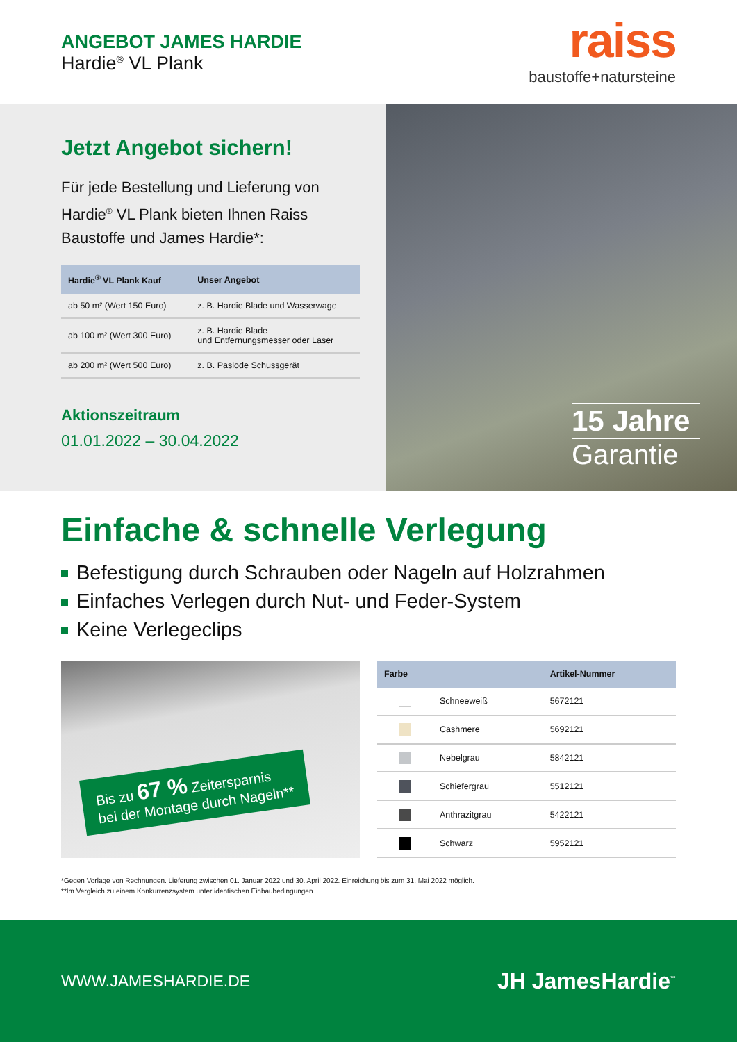ANGEBOT JAMES HARDIE
Hardie<sup>®</sup> VL Plank
raiss
baustoffe+natursteine
Jetzt Angebot sichern!
Für jede Bestellung und Lieferung von Hardie<sup>®</sup> VL Plank bieten Ihnen Raiss Baustoffe und James Hardie*:
| Hardie<sup>®</sup> VL Plank Kauf | Unser Angebot |
| --- | --- |
| ab 50 m² (Wert 150 Euro) | z. B. Hardie Blade und Wasserwage |
| ab 100 m² (Wert 300 Euro) | z. B. Hardie Blade und Entfernungsmesser oder Laser |
| ab 200 m² (Wert 500 Euro) | z. B. Paslode Schussgerät |
Aktionszeitraum
01.01.2022 – 30.04.2022
15 Jahre
Garantie
Einfache & schnelle Verlegung
Befestigung durch Schrauben oder Nageln auf Holzrahmen
Einfaches Verlegen durch Nut- und Feder-System
Keine Verlegeclips
Bis zu 67 % Zeitersparnis
bei der Montage durch Nageln**
| Farbe | | Artikel-Nummer |
| --- | --- | --- |
| | Schneeweiß | 5672121 |
| | Cashmere | 5692121 |
| | Nebelgrau | 5842121 |
| | Schiefergrau | 5512121 |
| | Anthrazitgrau | 5422121 |
| | Schwarz | 5952121 |
*Gegen Vorlage von Rechnungen. Lieferung zwischen 01. Januar 2022 und 30. April 2022. Einreichung bis zum 31. Mai 2022 möglich.
**Im Vergleich zu einem Konkurrenzsystem unter identischen Einbaubedingungen
WWW.JAMESHARDIE.DE
JH JamesHardie<sup>™</sup>